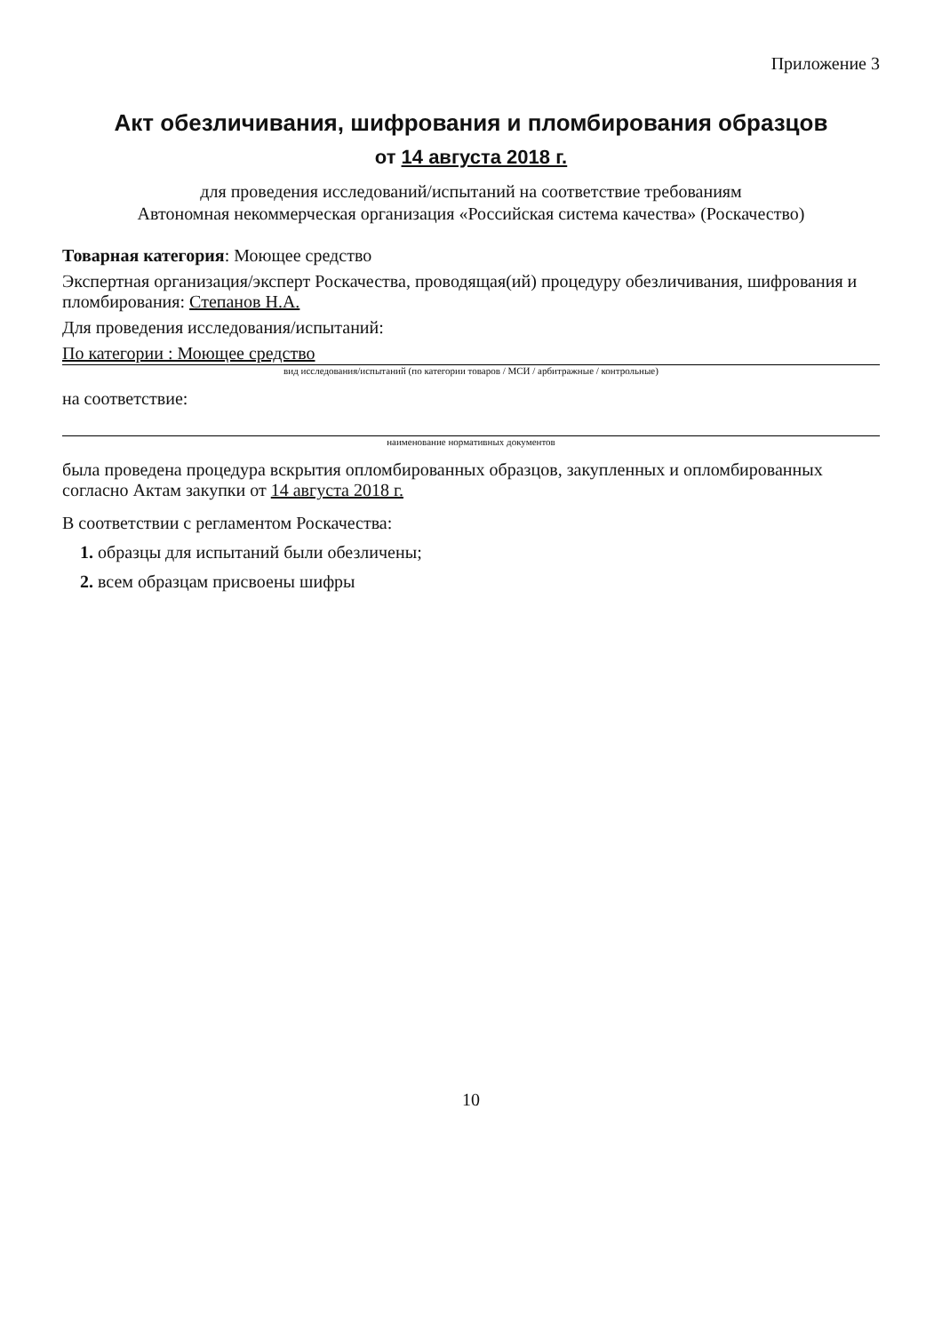Приложение 3
Акт обезличивания, шифрования и пломбирования образцов
от 14 августа 2018 г.
для проведения исследований/испытаний на соответствие требованиям
Автономная некоммерческая организация «Российская система качества» (Роскачество)
Товарная категория: Моющее средство
Экспертная организация/эксперт Роскачества, проводящая(ий) процедуру обезличивания, шифрования и пломбирования: Степанов Н.А.
Для проведения исследования/испытаний:
По категории : Моющее средство
вид исследования/испытаний (по категории товаров / МСИ / арбитражные / контрольные)
на соответствие:
наименование нормативных документов
была проведена процедура вскрытия опломбированных образцов, закупленных и опломбированных согласно Актам закупки от 14 августа 2018 г.
В соответствии с регламентом Роскачества:
1. образцы для испытаний были обезличены;
2. всем образцам присвоены шифры
10